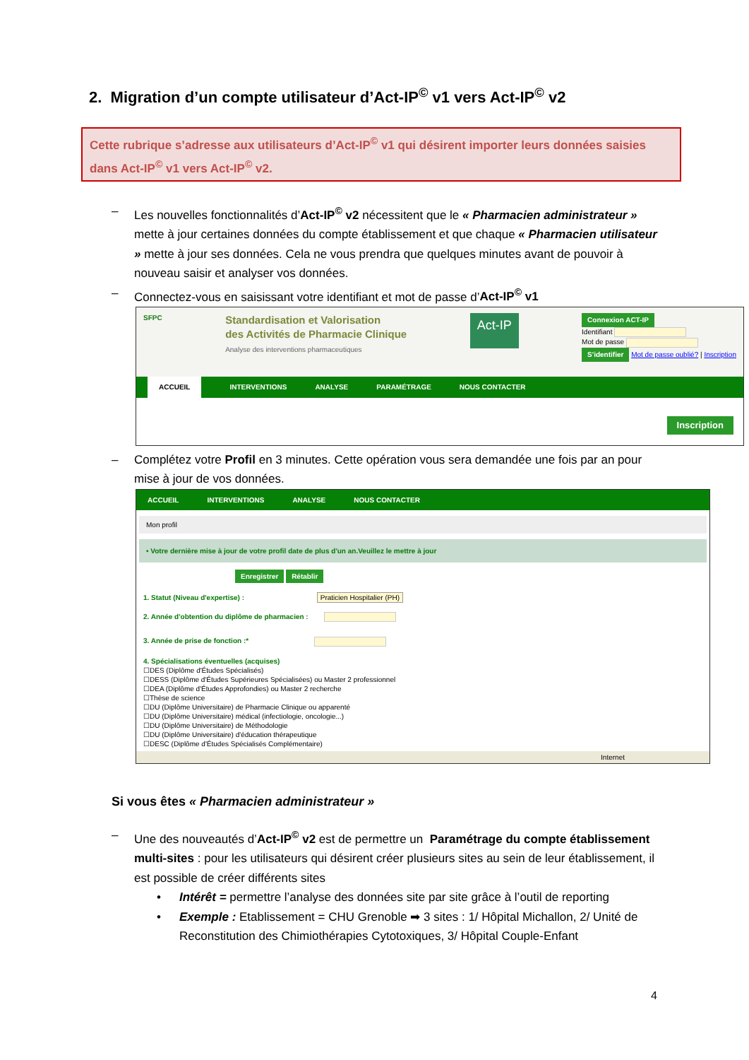2. Migration d’un compte utilisateur d’Act-IP<sup>©</sup> v1 vers Act-IP<sup>©</sup> v2
Cette rubrique s’adresse aux utilisateurs d’Act-IP<sup>©</sup> v1 qui désirent importer leurs données saisies dans Act-IP<sup>©</sup> v1 vers Act-IP<sup>©</sup> v2.
– Les nouvelles fonctionnalités d’Act-IP<sup>©</sup> v2 nécessitent que le « Pharmacien administrateur » mette à jour certaines données du compte établissement et que chaque « Pharmacien utilisateur » mette à jour ses données. Cela ne vous prendra que quelques minutes avant de pouvoir à nouveau saisir et analyser vos données.
– Connectez-vous en saisissant votre identifiant et mot de passe d’Act-IP<sup>©</sup> v1
SFPC
Standardisation et Valorisation
des Activités de Pharmacie Clinique
Analyse des interventions pharmaceutiques
Act-IP
Connexion ACT-IP
Identifiant
Mot de passe
S'identifier Mot de passe oublié? | Inscription
ACCUEIL INTERVENTIONS ANALYSE PARAMÉTRAGE NOUS CONTACTER
Inscription
– Complétez votre Profil en 3 minutes. Cette opération vous sera demandée une fois par an pour mise à jour de vos données.
ACCUEIL INTERVENTIONS ANALYSE NOUS CONTACTER
Mon profil
• Votre dernière mise à jour de votre profil date de plus d'un an.Veuillez le mettre à jour
Enregistrer Rétablir
1. Statut (Niveau d'expertise) : Praticien Hospitalier (PH)
2. Année d'obtention du diplôme de pharmacien :
3. Année de prise de fonction :*
4. Spécialisations éventuelles (acquises)
☐DES (Diplôme d'Études Spécialisés)
☐DESS (Diplôme d'Études Supérieures Spécialisées) ou Master 2 professionnel
☐DEA (Diplôme d'Études Approfondies) ou Master 2 recherche
☐Thèse de science
☐DU (Diplôme Universitaire) de Pharmacie Clinique ou apparenté
☐DU (Diplôme Universitaire) médical (infectiologie, oncologie...)
☐DU (Diplôme Universitaire) de Méthodologie
☐DU (Diplôme Universitaire) d'éducation thérapeutique
☐DESC (Diplôme d'Études Spécialisés Complémentaire)
Internet
Si vous êtes « Pharmacien administrateur »
– Une des nouveautés d’Act-IP<sup>©</sup> v2 est de permettre un Paramétrage du compte établissement multi-sites : pour les utilisateurs qui désirent créer plusieurs sites au sein de leur établissement, il est possible de créer différents sites
• Intérêt = permettre l’analyse des données site par site grâce à l’outil de reporting
• Exemple : Etablissement = CHU Grenoble ➡ 3 sites : 1/ Hôpital Michallon, 2/ Unité de Reconstitution des Chimiothérapies Cytotoxiques, 3/ Hôpital Couple-Enfant
4